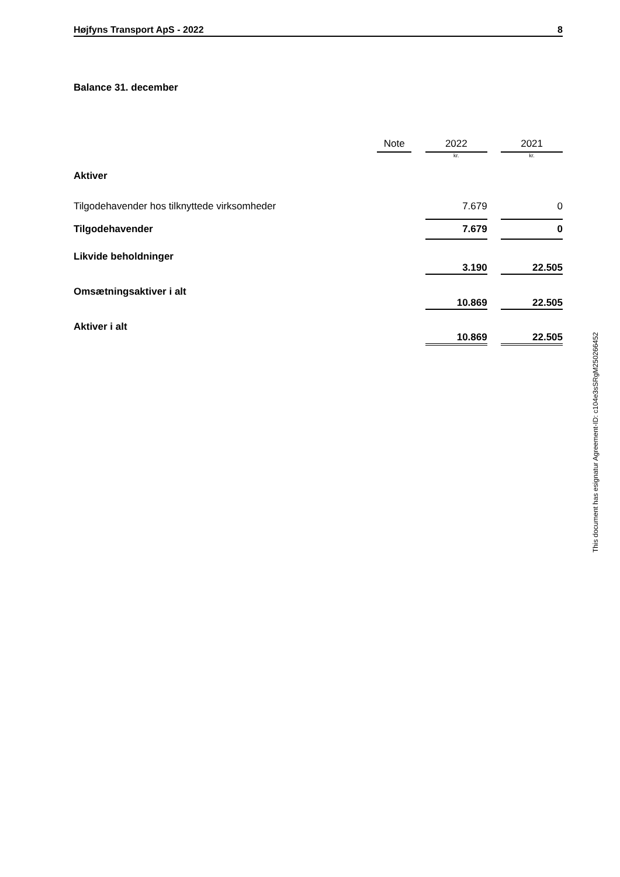Højfyns Transport ApS - 2022 8
Balance 31. december
| | Note | | 2022 | | 2021 |
| | | | kr. | | kr. |
| Aktiver | | | | | |
| Tilgodehavender hos tilknyttede virksomheder | | | 7.679 | | 0 |
| Tilgodehavender | | | 7.679 | | 0 |
| Likvide beholdninger | | | 3.190 | | 22.505 |
| Omsætningsaktiver i alt | | | 10.869 | | 22.505 |
| Aktiver i alt | | | 10.869 | | 22.505 |
This document has esignatur Agreement-ID: c104e3sSRgM250266452